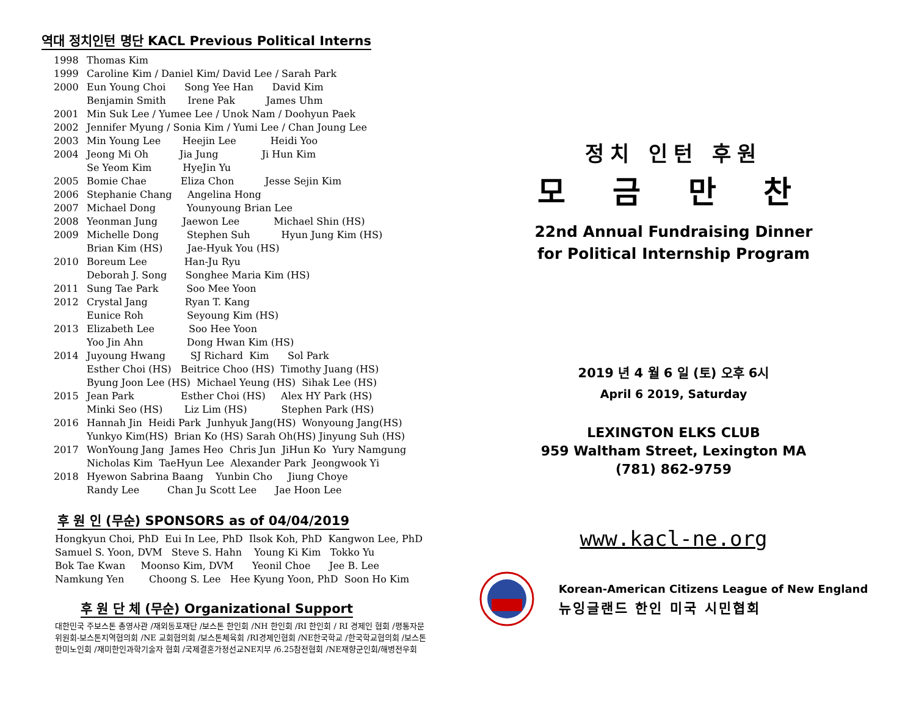역대 정치인턴 명단 KACL Previous Political Interns
1998 Thomas Kim
1999 Caroline Kim / Daniel Kim/ David Lee / Sarah Park
2000 Eun Young Choi Song Yee Han David Kim Benjamin Smith Irene Pak James Uhm
2001 Min Suk Lee / Yumee Lee / Unok Nam / Doohyun Paek
2002 Jennifer Myung / Sonia Kim / Yumi Lee / Chan Joung Lee
2003 Min Young Lee Heejin Lee Heidi Yoo
2004 Jeong Mi Oh Jia Jung Ji Hun Kim Se Yeom Kim HyeJin Yu
2005 Bomie Chae Eliza Chon Jesse Sejin Kim
2006 Stephanie Chang Angelina Hong
2007 Michael Dong Younyoung Brian Lee
2008 Yeonman Jung Jaewon Lee Michael Shin (HS)
2009 Michelle Dong Stephen Suh Hyun Jung Kim (HS) Brian Kim (HS) Jae-Hyuk You (HS)
2010 Boreum Lee Han-Ju Ryu Deborah J. Song Songhee Maria Kim (HS)
2011 Sung Tae Park Soo Mee Yoon
2012 Crystal Jang Ryan T. Kang Eunice Roh Seyoung Kim (HS)
2013 Elizabeth Lee Soo Hee Yoon Yoo Jin Ahn Dong Hwan Kim (HS)
2014 Juyoung Hwang SJ Richard Kim Sol Park Esther Choi (HS) Beitrice Choo (HS) Timothy Juang (HS) Byung Joon Lee (HS) Michael Yeung (HS) Sihak Lee (HS)
2015 Jean Park Esther Choi (HS) Alex HY Park (HS) Minki Seo (HS) Liz Lim (HS) Stephen Park (HS)
2016 Hannah Jin Heidi Park Junhyuk Jang(HS) Wonyoung Jang(HS) Yunkyo Kim(HS) Brian Ko (HS) Sarah Oh(HS) Jinyung Suh (HS)
2017 WonYoung Jang James Heo Chris Jun JiHun Ko Yury Namgung Nicholas Kim TaeHyun Lee Alexander Park Jeongwook Yi
2018 Hyewon Sabrina Baang Yunbin Cho Jiung Choye Randy Lee Chan Ju Scott Lee Jae Hoon Lee
후 원 인 (무순) SPONSORS as of 04/04/2019
Hongkyun Choi, PhD Eui In Lee, PhD Ilsok Koh, PhD Kangwon Lee, PhD Samuel S. Yoon, DVM Steve S. Hahn Young Ki Kim Tokko Yu Bok Tae Kwan Moonso Kim, DVM Yeonil Choe Jee B. Lee Namkung Yen Choong S. Lee Hee Kyung Yoon, PhD Soon Ho Kim
후 원 단 체 (무순) Organizational Support
대한민국 주보스톤 총영사관 /재외동포재단 /보스톤 한인회 /NH 한인회 /RI 한인회 / RI 경제인 협회 /평통자문위원회-보스톤지역협의회 /NE 교회협의회 /보스톤체육회 /RI경제인협회 /NE한국학교 /한국학교협의회 /보스톤 한미노인회 /재미한인과학기술자 협회 /국제결혼가정선교NE지부 /6.25참전협회 /NE재향군인회/해병전우회
정치 인턴 후원
모 금 만 찬
22nd Annual Fundraising Dinner
for Political Internship Program
2019 년 4 월 6 일 (토) 오후 6시
April 6 2019, Saturday
LEXINGTON ELKS CLUB
959 Waltham Street, Lexington MA
(781) 862-9759
www.kacl-ne.org
Korean-American Citizens League of New England
뉴잉글랜드 한인 미국 시민협회